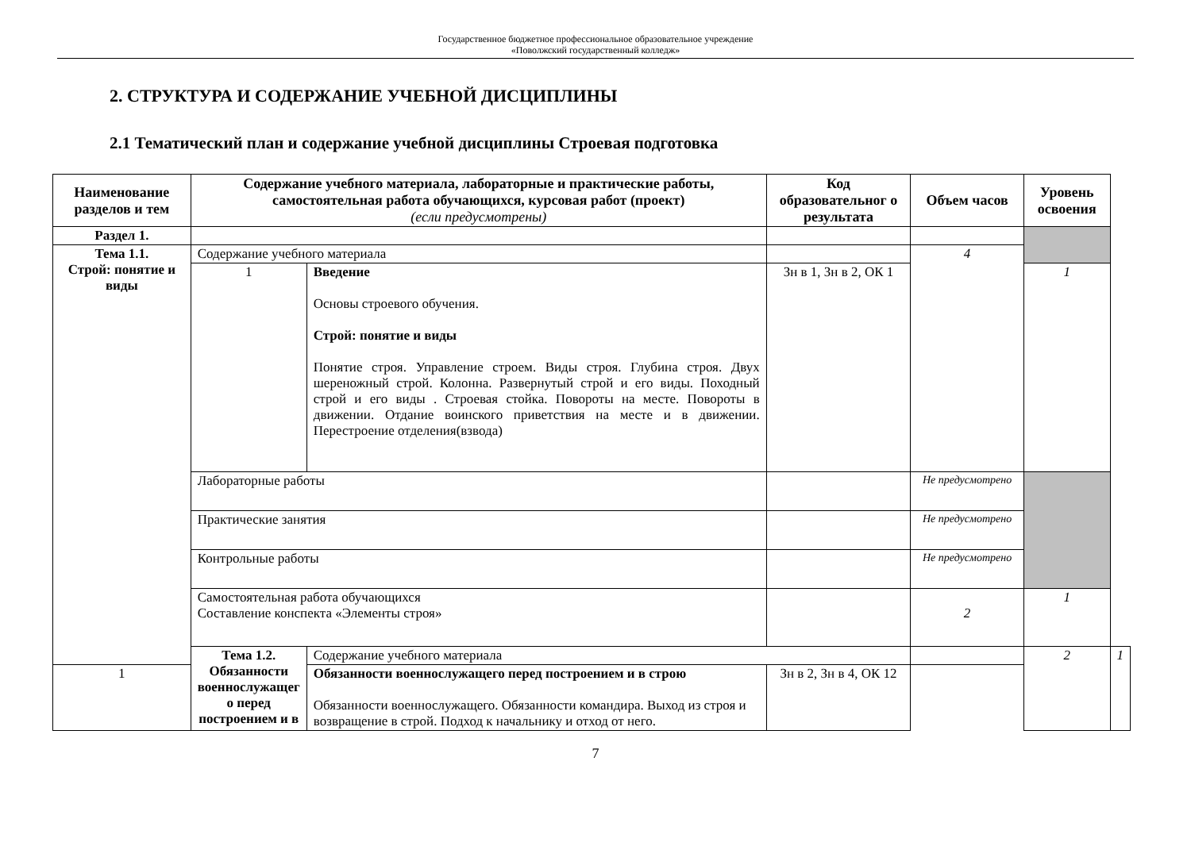Государственное бюджетное профессиональное образовательное учреждение
«Поволжский государственный колледж»
2. СТРУКТУРА И СОДЕРЖАНИЕ УЧЕБНОЙ ДИСЦИПЛИНЫ
2.1 Тематический план и содержание учебной дисциплины Строевая подготовка
| Наименование разделов и тем | Содержание учебного материала, лабораторные и практические работы, самостоятельная работа обучающихся, курсовая работ (проект) (если предусмотрены) | | Код образовательног о результата | Объем часов | Уровень освоения | |
| --- | --- | --- | --- | --- | --- | --- |
| Раздел 1. | | | | | | |
| Тема 1.1. Строй: понятие и виды | Содержание учебного материала | | | 4 | | |
| | 1 | Введение Основы строевого обучения. Строй: понятие и виды Понятие строя. Управление строем. Виды строя. Глубина строя. Двух шереножный строй. Колонна. Развернутый строй и его виды. Походный строй и его виды . Строевая стойка. Повороты на месте. Повороты в движении. Отдание воинского приветствия на месте и в движении. Перестроение отделения(взвода) | Зн в 1, Зн в 2, ОК 1 | | 1 | |
| | Лабораторные работы | | | Не предусмотрено | | |
| | Практические занятия | | | Не предусмотрено | | |
| | Контрольные работы | | | Не предусмотрено | | |
| | Самостоятельная работа обучающихся Составление конспекта «Элементы строя» | | | 2 | 1 | |
| | Тема 1.2. Обязанности военнослужащег о перед построением и в | Содержание учебного материала | | | 2 | 1 |
| 1 | | Обязанности военнослужащего перед построением и в строю Обязанности военнослужащего. Обязанности командира. Выход из строя и возвращение в строй. Подход к начальнику и отход от него. | Зн в 2, Зн в 4, ОК 12 | | | |
7